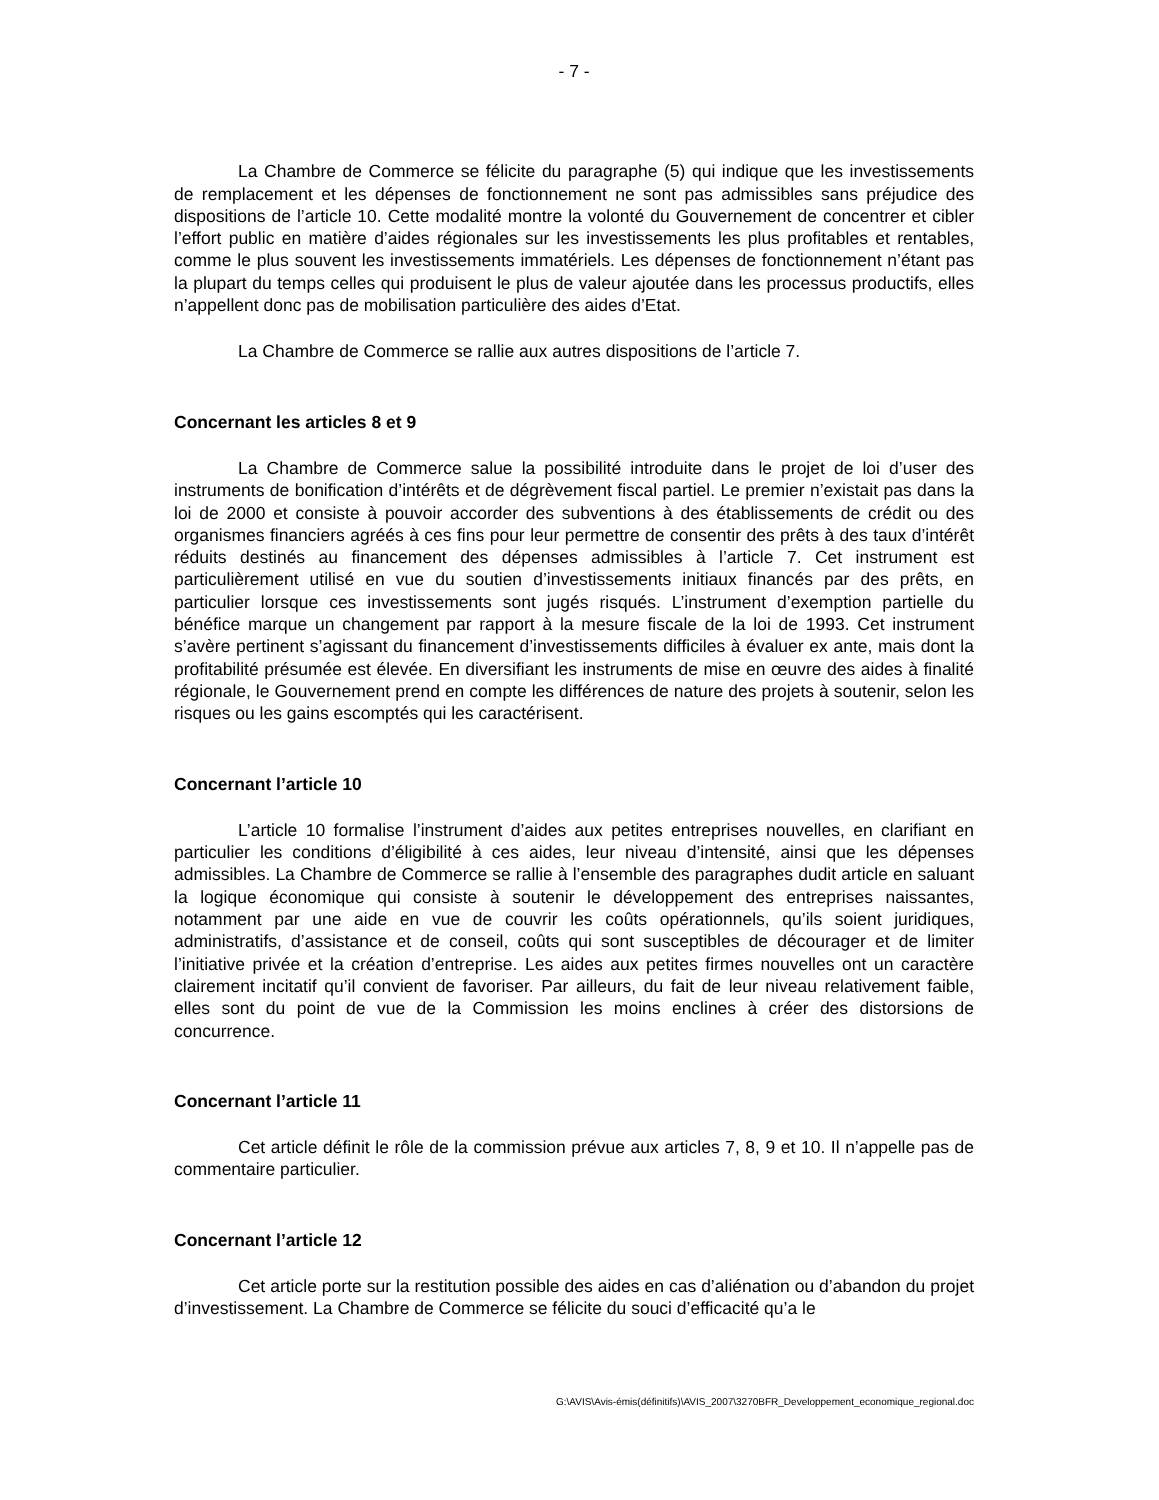- 7 -
La Chambre de Commerce se félicite du paragraphe (5) qui indique que les investissements de remplacement et les dépenses de fonctionnement ne sont pas admissibles sans préjudice des dispositions de l’article 10. Cette modalité montre la volonté du Gouvernement de concentrer et cibler l’effort public en matière d’aides régionales sur les investissements les plus profitables et rentables, comme le plus souvent les investissements immatériels. Les dépenses de fonctionnement n’étant pas la plupart du temps celles qui produisent le plus de valeur ajoutée dans les processus productifs, elles n’appellent donc pas de mobilisation particulière des aides d’Etat.
La Chambre de Commerce se rallie aux autres dispositions de l’article 7.
Concernant les articles 8 et 9
La Chambre de Commerce salue la possibilité introduite dans le projet de loi d’user des instruments de bonification d’intérêts et de dégrèvement fiscal partiel. Le premier n’existait pas dans la loi de 2000 et consiste à pouvoir accorder des subventions à des établissements de crédit ou des organismes financiers agréés à ces fins pour leur permettre de consentir des prêts à des taux d’intérêt réduits destinés au financement des dépenses admissibles à l’article 7. Cet instrument est particulièrement utilisé en vue du soutien d’investissements initiaux financés par des prêts, en particulier lorsque ces investissements sont jugés risqués. L’instrument d’exemption partielle du bénéfice marque un changement par rapport à la mesure fiscale de la loi de 1993. Cet instrument s’avère pertinent s’agissant du financement d’investissements difficiles à évaluer ex ante, mais dont la profitabilité présumée est élevée. En diversifiant les instruments de mise en œuvre des aides à finalité régionale, le Gouvernement prend en compte les différences de nature des projets à soutenir, selon les risques ou les gains escomptés qui les caractérisent.
Concernant l’article 10
L’article 10 formalise l’instrument d’aides aux petites entreprises nouvelles, en clarifiant en particulier les conditions d’éligibilité à ces aides, leur niveau d’intensité, ainsi que les dépenses admissibles. La Chambre de Commerce se rallie à l’ensemble des paragraphes dudit article en saluant la logique économique qui consiste à soutenir le développement des entreprises naissantes, notamment par une aide en vue de couvrir les coûts opérationnels, qu’ils soient juridiques, administratifs, d’assistance et de conseil, coûts qui sont susceptibles de décourager et de limiter l’initiative privée et la création d’entreprise. Les aides aux petites firmes nouvelles ont un caractère clairement incitatif qu’il convient de favoriser. Par ailleurs, du fait de leur niveau relativement faible, elles sont du point de vue de la Commission les moins enclines à créer des distorsions de concurrence.
Concernant l’article 11
Cet article définit le rôle de la commission prévue aux articles 7, 8, 9 et 10. Il n’appelle pas de commentaire particulier.
Concernant l’article 12
Cet article porte sur la restitution possible des aides en cas d’aliénation ou d’abandon du projet d’investissement. La Chambre de Commerce se félicite du souci d’efficacité qu’a le
G:\AVIS\Avis-émis(définitifs)\AVIS_2007\3270BFR_Developpement_economique_regional.doc